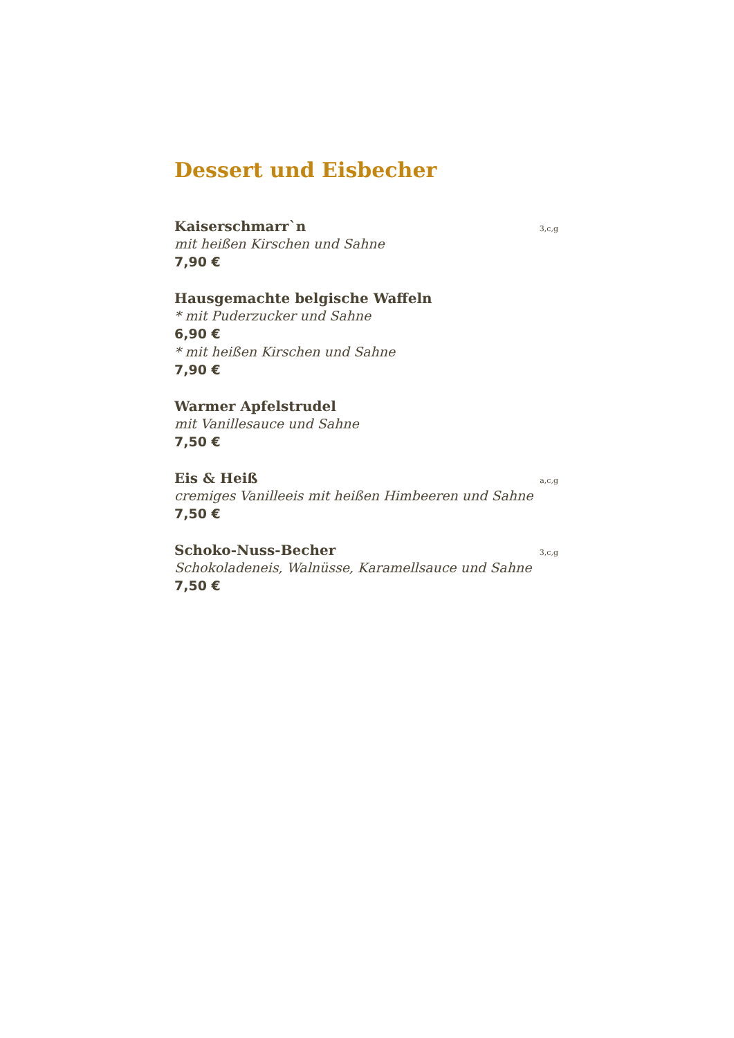Dessert und Eisbecher
Kaiserschmarr`n 3,c,g
mit heißen Kirschen und Sahne
7,90 €
Hausgemachte belgische Waffeln
* mit Puderzucker und Sahne
6,90 €
* mit heißen Kirschen und Sahne
7,90 €
Warmer Apfelstrudel
mit Vanillesauce und Sahne
7,50 €
Eis & Heiß a,c,g
cremiges Vanilleeis mit heißen Himbeeren und Sahne
7,50 €
Schoko-Nuss-Becher 3,c,g
Schokoladeneis, Walnüsse, Karamellsauce und Sahne
7,50 €